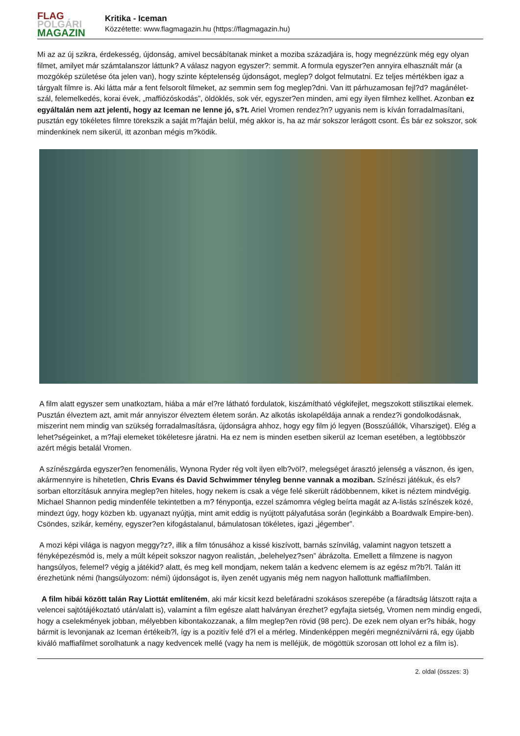FLAG
POLGÁRI
MAGAZIN
Kritika - Iceman
Közzétette: www.flagmagazin.hu (https://flagmagazin.hu)
Mi az az új szikra, érdekesség, újdonság, amivel becsábítanak minket a moziba századjára is, hogy megnézzünk még egy olyan filmet, amilyet már számtalanszor láttunk? A válasz nagyon egyszer?: semmit. A formula egyszer?en annyira elhasznált már (a mozgókép születése óta jelen van), hogy szinte képtelenség újdonságot, meglep? dolgot felmutatni. Ez teljes mértékben igaz a tárgyalt filmre is. Aki látta már a fent felsorolt filmeket, az semmin sem fog meglep?dni. Van itt párhuzamosan fejl?d? magánélet-szál, felemelkedés, korai évek, „maffiózóskodás”, öldöklés, sok vér, egyszer?en minden, ami egy ilyen filmhez kellhet. Azonban ez egyáltalán nem azt jelenti, hogy az Iceman ne lenne jó, s?t. Ariel Vromen rendez?n? ugyanis nem is kíván forradalmasítani, pusztán egy tökéletes filmre törekszik a saját m?faján belül, még akkor is, ha az már sokszor lerágott csont. És bár ez sokszor, sok mindenkinek nem sikerül, itt azonban mégis m?ködik.
A film alatt egyszer sem unatkoztam, hiába a már el?re látható fordulatok, kiszámítható végkifejlet, megszokott stilisztikai elemek. Pusztán élveztem azt, amit már annyiszor élveztem életem során. Az alkotás iskolapéldája annak a rendez?i gondolkodásnak, miszerint nem mindig van szükség forradalmasításra, újdonságra ahhoz, hogy egy film jó legyen (Bosszúállók, Viharsziget). Elég a lehet?ségeinket, a m?faji elemeket tökéletesre járatni. Ha ez nem is minden esetben sikerül az Iceman esetében, a legtöbbször azért mégis betalál Vromen.
A színészgárda egyszer?en fenomenális, Wynona Ryder rég volt ilyen elb?völ?, melegséget árasztó jelenség a vásznon, és igen, akármennyire is hihetetlen, Chris Evans és David Schwimmer tényleg benne vannak a moziban. Színészi játékuk, és els?sorban eltorzításuk annyira meglep?en hiteles, hogy nekem is csak a vége felé sikerült rádöbbennem, kiket is néztem mindvégig. Michael Shannon pedig mindenféle tekintetben a m? fénypontja, ezzel számomra végleg beírta magát az A-listás színészek közé, mindezt úgy, hogy közben kb. ugyanazt nyújtja, mint amit eddig is nyújtott pályafutása során (leginkább a Boardwalk Empire-ben). Csöndes, szikár, kemény, egyszer?en kifogástalanul, bámulatosan tökéletes, igazi „jégember”.
A mozi képi világa is nagyon meggy?z?, illik a film tónusához a kissé kiszívott, barnás színvilág, valamint nagyon tetszett a fényképezésmód is, mely a múlt képeit sokszor nagyon realistán, „belehelyez?sen” ábrázolta. Emellett a filmzene is nagyon hangsúlyos, felemel? végig a játékid? alatt, és meg kell mondjam, nekem talán a kedvenc elemem is az egész m?b?l. Talán itt érezhetünk némi (hangsúlyozom: némi) újdonságot is, ilyen zenét ugyanis még nem nagyon hallottunk maffiafilmben.
A film hibái között talán Ray Liottát említeném, aki már kicsit kezd belefáradni szokásos szerepébe (a fáradtság látszott rajta a velencei sajtótájékoztató után/alatt is), valamint a film egésze alatt halványan érezhet? egyfajta sietség, Vromen nem mindig engedi, hogy a cselekmények jobban, mélyebben kibontakozzanak, a film meglep?en rövid (98 perc). De ezek nem olyan er?s hibák, hogy bármit is levonjanak az Iceman értékeib?l, így is a pozitív felé d?l el a mérleg. Mindenképpen megéri megnézni/várni rá, egy újabb kiváló maffiafilmet sorolhatunk a nagy kedvencek mellé (vagy ha nem is melléjük, de mögöttük szorosan ott lohol ez a film is).
2. oldal (összes: 3)